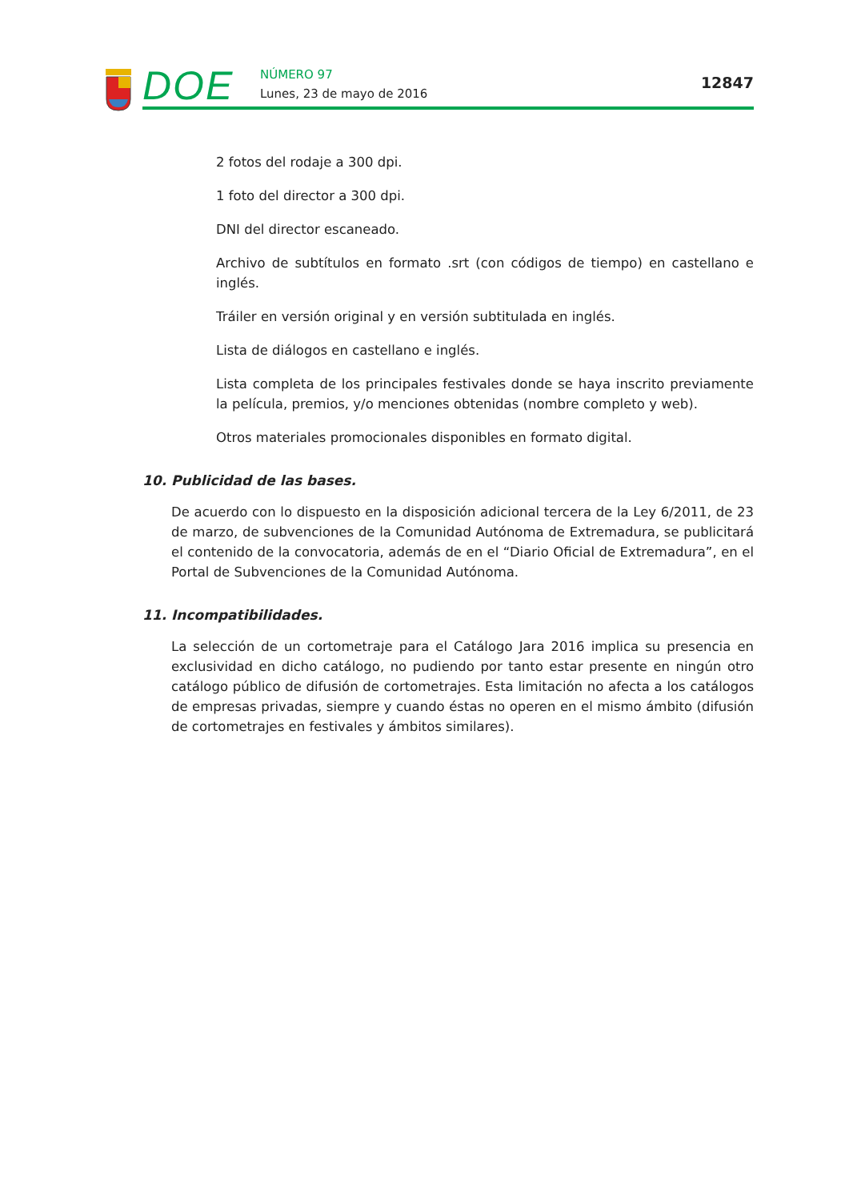DOE NÚMERO 97
Lunes, 23 de mayo de 2016
12847
2 fotos del rodaje a 300 dpi.
1 foto del director a 300 dpi.
DNI del director escaneado.
Archivo de subtítulos en formato .srt (con códigos de tiempo) en castellano e inglés.
Tráiler en versión original y en versión subtitulada en inglés.
Lista de diálogos en castellano e inglés.
Lista completa de los principales festivales donde se haya inscrito previamente la película, premios, y/o menciones obtenidas (nombre completo y web).
Otros materiales promocionales disponibles en formato digital.
10. Publicidad de las bases.
De acuerdo con lo dispuesto en la disposición adicional tercera de la Ley 6/2011, de 23 de marzo, de subvenciones de la Comunidad Autónoma de Extremadura, se publicitará el contenido de la convocatoria, además de en el “Diario Oficial de Extremadura”, en el Portal de Subvenciones de la Comunidad Autónoma.
11. Incompatibilidades.
La selección de un cortometraje para el Catálogo Jara 2016 implica su presencia en exclusividad en dicho catálogo, no pudiendo por tanto estar presente en ningún otro catálogo público de difusión de cortometrajes. Esta limitación no afecta a los catálogos de empresas privadas, siempre y cuando éstas no operen en el mismo ámbito (difusión de cortometrajes en festivales y ámbitos similares).